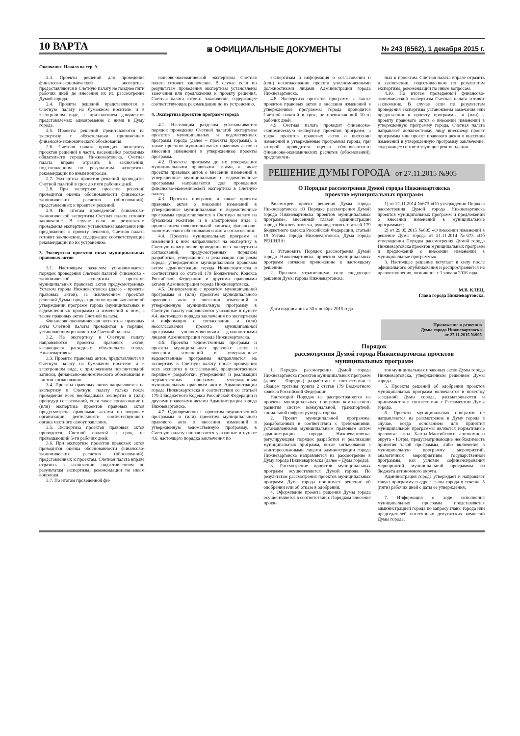10 ВАРТА
◙ ОФИЦИАЛЬНЫЕ ДОКУМЕНТЫ
№ 243 (6562), 1 декабря 2015 г.
Окончание. Начало на стр. 9.
2.3. Проекты решений для проведения финансово-экономической экспертизы предоставляются в Счетную палату не позднее пяти рабочих дней до внесения их на рассмотрение Думой города.
2.4. Проекты решений представляются в Счетную палату на бумажном носителе и в электронном виде, с приложением документов представляемых одновременно с ними в Думу города.
2.5. Проекты решений представляются на экспертизу с обязательным приложением финансово-экономического обоснования.
2.6. Счетная палата проводит экспертизу проектов решений в части, касающейся расходных обязательств города Нижневартовска. Счетная палата вправе отразить в заключении, подготовленном по результатам экспертизы, рекомендации по иным вопросам.
2.7. Экспертиза проектов решений проводится Счетной палатой в срок до пяти рабочих дней.
2.8. При экспертизе проектов решений проводится оценка обоснованности финансово-экономических расчетов (обоснований), представленных к проектам решений.
2.9. По итогам проведенной финансово-экономической экспертизы Счетная палата готовит заключение. В случае если по результатам проведения экспертизы установлены замечания или предложения к проекту решения, Счетная палата готовит заключение, содержащее соответствующие рекомендации по их устранению.
3. Экспертиза проектов иных муниципальных правовых актов
3.1. Настоящим разделом устанавливается порядок проведения Счетной палатой финансово - экономической экспертизы проектов муниципальных правовых актов предусмотренных Уставом города Нижневартовска (далее - проекты правовых актов), за исключением проектов решений Думы города, проектов правовых актов об утверждении программ города (муниципальных и ведомственных программ) и изменений к ним, а также правовых актов Счетной палаты.
Финансово-экономическая экспертиза правовых акты Счетной палаты проводится в порядке, установленном регламентом Счетной палаты.
3.2. На экспертизу в Счетную палату направляются проекты правовых актов, касающиеся расходных обязательств города Нижневартовска.
3.3. Проекты правовых актов, представляются в Счетную палату на бумажном носителе и в электронном виде, с приложением пояснительной записки, финансово-экономического обоснования и листом согласования.
3.4. Проекты правовых актов направляются на экспертизу в Счетную палату только после проведения всех необходимых экспертиз и (или) процедур согласований, если такое согласование и (или) экспертиза проектов правовых актов предусмотрена правовыми актами по вопросам организации деятельности соответствующего органа местного самоуправления.
3.5. Экспертиза проектов правовых актов проводится Счетной палатой в срок, не превышающий 5-ти рабочих дней.
3.6. При экспертизе проектов правовых актов проводится оценка обоснованности финансово-экономических расчетов (обоснований), представленных к проектам. Счетная палата вправе отразить в заключении, подготовленном по результатам экспертизы, рекомендации по иным вопросам.
3.7. По итогам проведенной фи-
нансово-экономической экспертизы Счетная палата готовит заключение. В случае если по результатам проведения экспертизы установлены замечания или предложения к проекту решения, Счетная палата готовит заключение, содержащее соответствующие рекомендации по их устранению.
4. Экспертиза проектов программ города
4.1. Настоящим разделом устанавливается порядок проведения Счетной палатой экспертизы проектов муниципальных и ведомственных программ города (далее – проекты программ), а также проектов муниципальных правовых актов о внесении изменений в утвержденные проекты программ.
4.2. Проекты программ до их утверждения муниципальными правовыми актами, а также проекты правовых актов о внесении изменений в утвержденные муниципальные и ведомственные программы направляются для проведения финансово-экономической экспертизы в Счетную палату.
4.3. Проекты программ, а также проекты правовых актов о внесении изменений в утвержденные муниципальные и ведомственные программы предоставляются в Счетную палату на бумажном носителе и в электронном виде с приложением пояснительной записки, финансово-экономического обоснования и листа согласования.
4.4. Проекты муниципальных программ и изменений к ним направляются на экспертизу в Счетную палату после проведения всех экспертиз и согласований, предусмотренных порядком разработки, утверждения и реализации программ города, утвержденным муниципальным правовым актом администрации города Нижневартовска в соответствии со статьей 179 Бюджетного Кодекса Российской Федерации и другими правовыми актами Администрации города Нижневартовска.
4.5. Одновременно с проектом муниципальной программы и (или) проектом муниципального правового акта о внесении изменений в утвержденную муниципальную программу в Счетную палату направляются указанные в пункте 4.4. настоящего порядка заключения по экспертизам и информация о согласовании и (или) несогласовании проекта муниципальной программы уполномоченными должностными лицами Администрации города Нижневартовска.
4.6. Проекты ведомственных программ и проекты муниципальных правовых актов о внесении изменений в утвержденные ведомственные программы направляются на экспертизу в Счетную палату после проведения всех экспертиз и согласований, предусмотренных порядком разработки, утверждения и реализации ведомственных программ, утвержденным муниципальным правовым актом Администрации города Нижневартовска в соответствии со статьей 179.3 Бюджетного Кодекса Российской Федерации и другими правовыми актами Администрации города Нижневартовска.
4.7. Одновременно с проектом ведомственной программы и (или) проектом муниципального правового акта о внесении изменений в утвержденную ведомственную программу, в Счетную палату направляются указанные в пункте 4.6. настоящего порядка заключения по
экспертизам и информация о согласовании и (или) несогласовании проекта уполномоченными должностными лицами Администрации города Нижневартовска.
4.8. Экспертиза проектов программ, а также проектов правовых актов о внесении изменений в утвержденные программы города проводится Счетной палатой в срок, не превышающий 10-ти рабочих дней.
4.9. Счетная палата проводит финансово-экономическую экспертизу проектов программ, а также проектов правовых актов о внесении изменений в утвержденные программы города, при которой проводится оценка обоснованности финансово-экономических расчетов (обоснований), представлен-
ных к проектам. Счетная палата вправе отразить в заключении, подготовленном по результатам экспертизы, рекомендации по иным вопросам.
4.10. По итогам проведенной финансово-экономической экспертизы Счетная палата готовит заключение. В случае если по результатам проведения экспертизы установлены замечания или предложения к проекту программы, и (или) к проекту правового актов о внесении изменений в утвержденную программу города, Счетная палата направляет должностному лицу внесшему проект программы или проект правового актов о внесении изменений в утвержденную программу заключение, содержащее соответствующие рекомендации.
РЕШЕНИЕ ДУМЫ ГОРОДА от 27.11.2015 №905
О Порядке рассмотрения Думой города Нижневартовска
проектов муниципальных программ
Рассмотрев проект решения Думы города Нижневартовска «О Порядке рассмотрения Думой города Нижневартовска проектов муниципальных программ», внесенный главой администрации города Нижневартовска, руководствуясь статьей 179 Бюджетного кодекса Российской Федерации, статьей 19 Устава города Нижневартовска, Дума города РЕШИЛА:
1. Установить Порядок рассмотрения Думой города Нижневартовска проектов муниципальных программ согласно приложению к настоящему решению.
2. Признать утратившими силу следующие решения Думы города Нижневартовска:
1) от 21.11.2014 №673 «Об утверждении Порядка рассмотрения Думой города Нижневартовска проектов муниципальных программ и предложений о внесении изменений в муниципальные программы»;
2) от 29.05.2015 №805 «О внесении изменений в решение Думы города от 21.11.2014 №673 «Об утверждении Порядка рассмотрения Думой города Нижневартовска проектов муниципальных программ и предложений о внесении изменений в муниципальные программы».
3. Настоящее решение вступает в силу после официального опубликования и распространяется на правоотношения, возникшие с 1 января 2016 года.
М.В. КЛЕЦ,
Глава города Нижневартовска.
Дата подписания « 30 » ноября 2015 года
Приложение к решению
Думы города Нижневартовска
от 27.11.2015 №905
Порядок
рассмотрения Думой города Нижневартовска проектов
муниципальных программ
1. Порядок рассмотрения Думой города Нижневартовска проектов муниципальных программ (далее – Порядок) разработан в соответствии с абзацем третьим пункта 2 статьи 179 Бюджетного кодекса Российской Федерации.
Настоящий Порядок не распространяется на проекты муниципальных программ комплексного развития систем коммунальной, транспортной, социальной инфраструктуры города.
2. Проект муниципальной программы, разработанный в соответствии с требованиями, установленными муниципальным правовым актом администрации города Нижневартовска, регулирующим порядок разработки и реализации муниципальных программ, после согласования с заинтересованными лицами администрации города Нижневартовска направляется на рассмотрение в Думу города Нижневартовска (далее – Дума города).
3. Рассмотрение проектов муниципальных программ осуществляется Думой города. По результатам рассмотрения проектов муниципальных программ Дума города принимает решение об одобрении или об отказе в одобрении.
4. Оформление проекта решения Думы города осуществляется в соответствии с Порядком внесения проек-
тов муниципальных правовых актов Думы города Нижневартовска, утвержденным решением Думы города.
5. Проекты решений об одобрении проектов муниципальных программ включаются в повестку заседаний Думы города, рассматриваются и принимаются в соответствии с Регламентом Думы города.
6. Проекты муниципальных программ не направляются на рассмотрение в Думу города в случае, когда основанием для принятия муниципальной программы являются нормативные правовые акты Ханты-Мансийского автономного округа - Югры, предусматривающие необходимость принятия такой программы, либо включения в муниципальную программу мероприятий, аналогичных мероприятиям государственной программы, как условие софинансирования мероприятий муниципальной программы из бюджета автономного округа.
Администрация города утверждает и направляет такую программу в адрес главы города в течение 5 (пяти) рабочих дней с даты ее утверждения.
7. Информация о ходе исполнения муниципальных программ представляется администрацией города по запросу главы города или председателей постоянных депутатских комиссий Думы города.